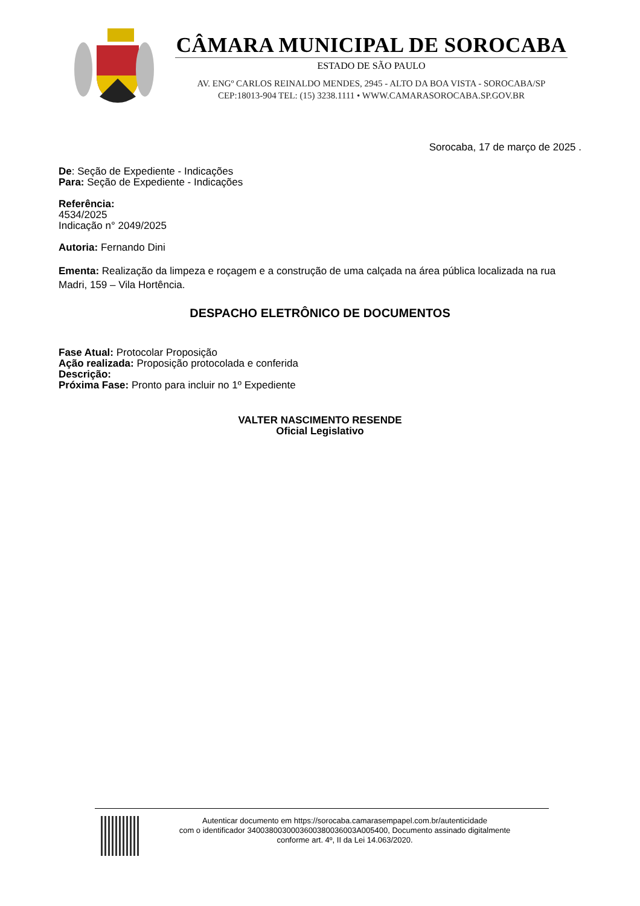CÂMARA MUNICIPAL DE SOROCABA
ESTADO DE SÃO PAULO
AV. ENGº CARLOS REINALDO MENDES, 2945 - ALTO DA BOA VISTA - SOROCABA/SP
CEP:18013-904 TEL: (15) 3238.1111 • WWW.CAMARASOROCABA.SP.GOV.BR
Sorocaba, 17 de março de 2025 .
De: Seção de Expediente - Indicações
Para: Seção de Expediente - Indicações
Referência:
4534/2025
Indicação n° 2049/2025
Autoria: Fernando Dini
Ementa: Realização da limpeza e roçagem e a construção de uma calçada na área pública localizada na rua Madri, 159 – Vila Hortência.
DESPACHO ELETRÔNICO DE DOCUMENTOS
Fase Atual: Protocolar Proposição
Ação realizada: Proposição protocolada e conferida
Descrição:
Próxima Fase: Pronto para incluir no 1º Expediente
VALTER NASCIMENTO RESENDE
Oficial Legislativo
Autenticar documento em https://sorocaba.camarasempapel.com.br/autenticidade
com o identificador 340038003000360038003600​3A005400, Documento assinado digitalmente
conforme art. 4º, II da Lei 14.063/2020.